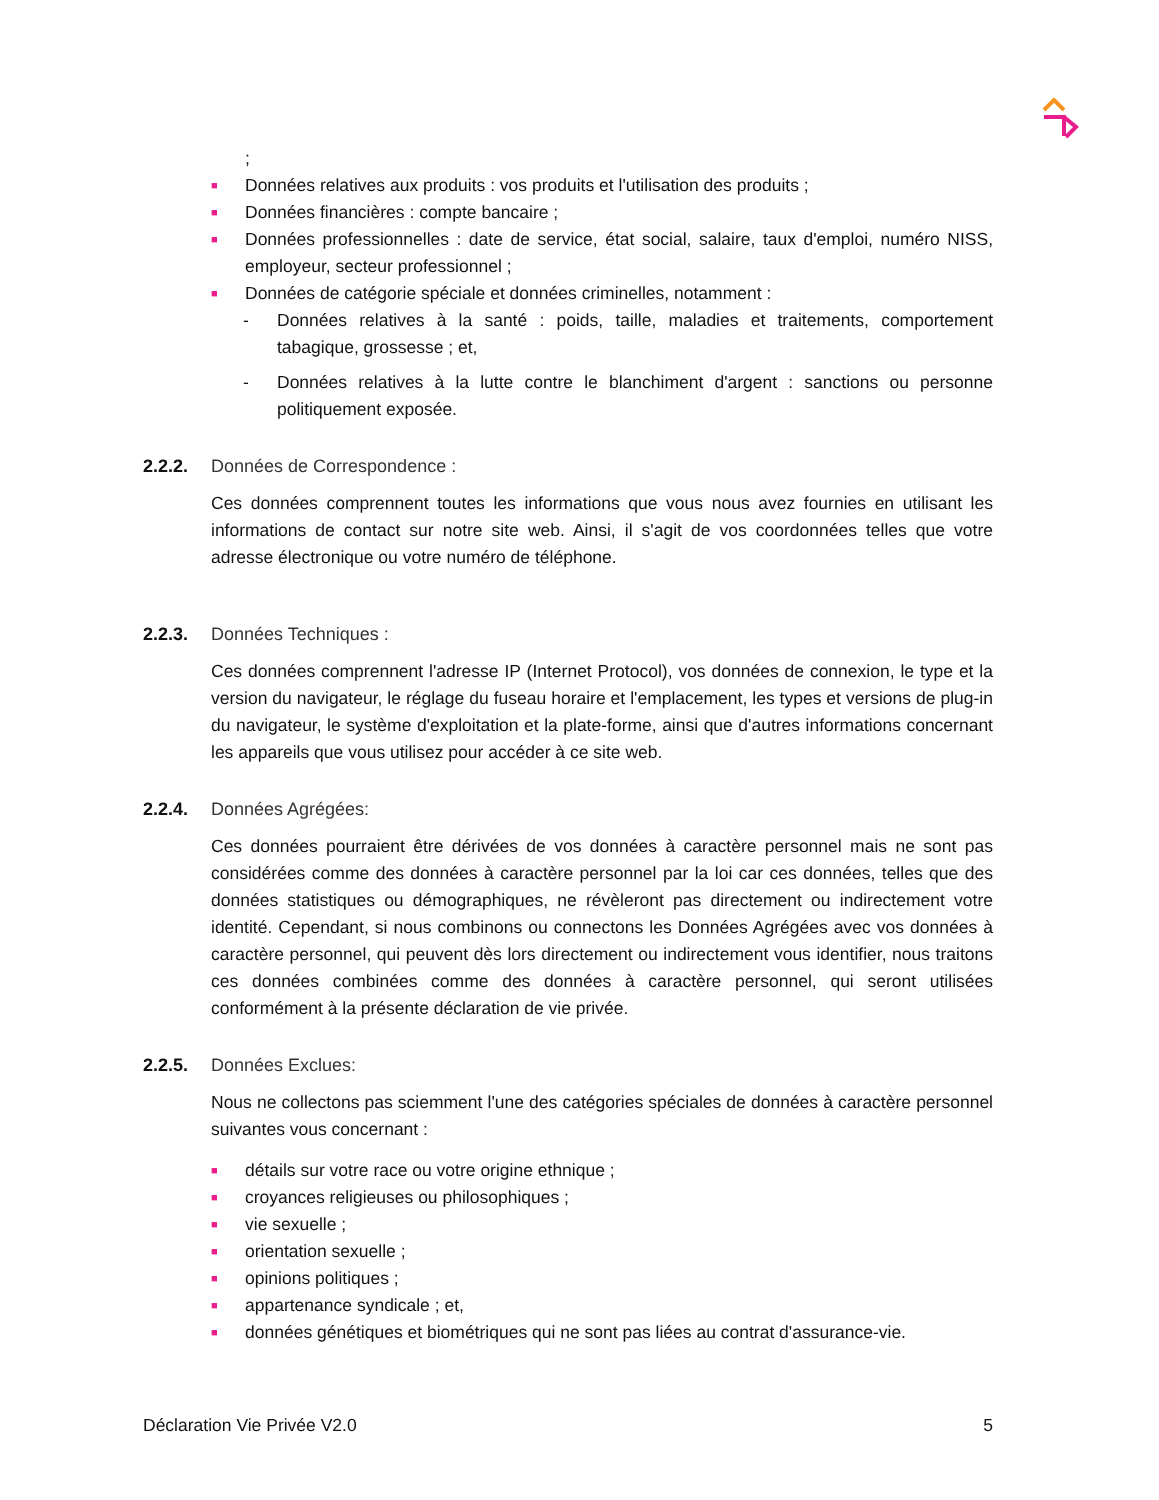;
■ Données relatives aux produits : vos produits et l'utilisation des produits ;
■ Données financières : compte bancaire ;
■
Données professionnelles : date de service, état social, salaire, taux d'emploi, numéro NISS, employeur, secteur professionnel ;
■ Données de catégorie spéciale et données criminelles, notamment :
- Données relatives à la santé : poids, taille, maladies et traitements, comportement tabagique, grossesse ; et,
- Données relatives à la lutte contre le blanchiment d'argent : sanctions ou personne politiquement exposée.
2.2.2. Données de Correspondence :
Ces données comprennent toutes les informations que vous nous avez fournies en utilisant les informations de contact sur notre site web. Ainsi, il s'agit de vos coordonnées telles que votre adresse électronique ou votre numéro de téléphone.
2.2.3. Données Techniques :
Ces données comprennent l'adresse IP (Internet Protocol), vos données de connexion, le type et la version du navigateur, le réglage du fuseau horaire et l'emplacement, les types et versions de plug-in du navigateur, le système d'exploitation et la plate-forme, ainsi que d'autres informations concernant les appareils que vous utilisez pour accéder à ce site web.
2.2.4. Données Agrégées:
Ces données pourraient être dérivées de vos données à caractère personnel mais ne sont pas considérées comme des données à caractère personnel par la loi car ces données, telles que des données statistiques ou démographiques, ne révèleront pas directement ou indirectement votre identité. Cependant, si nous combinons ou connectons les Données Agrégées avec vos données à caractère personnel, qui peuvent dès lors directement ou indirectement vous identifier, nous traitons ces données combinées comme des données à caractère personnel, qui seront utilisées conformément à la présente déclaration de vie privée.
2.2.5. Données Exclues:
Nous ne collectons pas sciemment l'une des catégories spéciales de données à caractère personnel suivantes vous concernant :
■ détails sur votre race ou votre origine ethnique ;
■ croyances religieuses ou philosophiques ;
■ vie sexuelle ;
■ orientation sexuelle ;
■ opinions politiques ;
■ appartenance syndicale ; et,
■ données génétiques et biométriques qui ne sont pas liées au contrat d'assurance-vie.
Déclaration Vie Privée V2.0 5